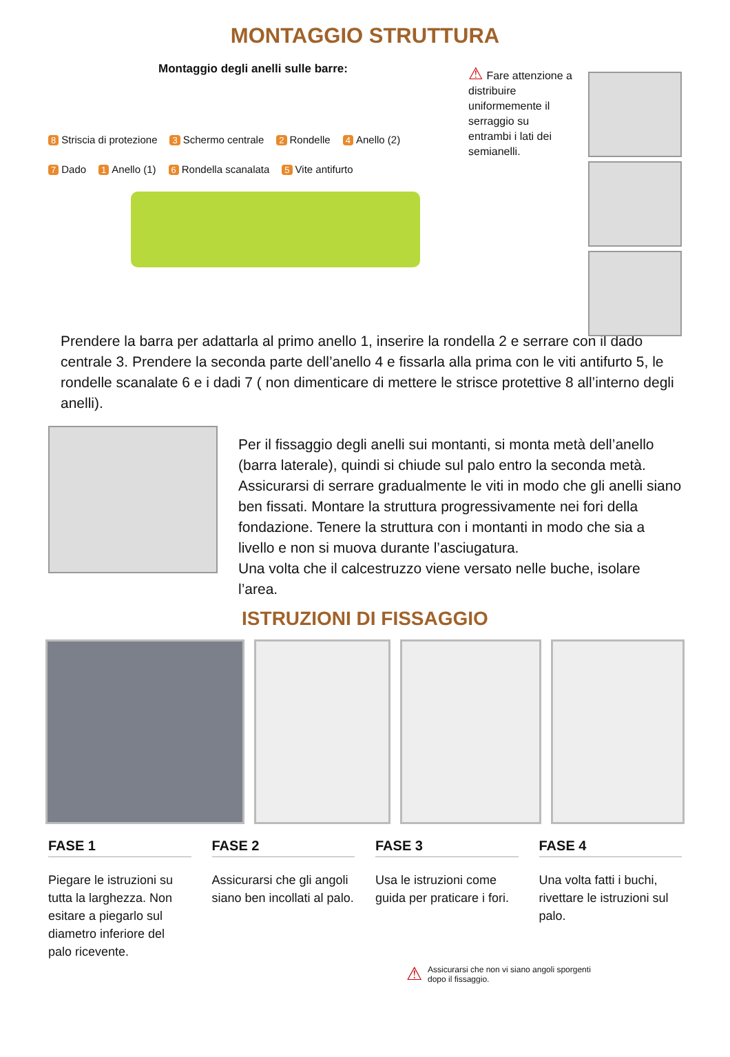MONTAGGIO STRUTTURA
Montaggio degli anelli sulle barre:
8 Striscia di protezione
3 Schermo centrale
2 Rondelle
4 Anello (2)
7 Dado
1 Anello (1)
6 Rondella scanalata
5 Vite antifurto
⚠ Fare attenzione a distribuire uniformemente il serraggio su entrambi i lati dei semianelli.
Prendere la barra per adattarla al primo anello 1, inserire la rondella 2 e serrare con il dado centrale 3. Prendere la seconda parte dell’anello 4 e fissarla alla prima con le viti antifurto 5, le rondelle scanalate 6 e i dadi 7 ( non dimenticare di mettere le strisce protettive 8 all’interno degli anelli).
Per il fissaggio degli anelli sui montanti, si monta metà dell’anello (barra laterale), quindi si chiude sul palo entro la seconda metà. Assicurarsi di serrare gradualmente le viti in modo che gli anelli siano ben fissati. Montare la struttura progressivamente nei fori della fondazione. Tenere la struttura con i montanti in modo che sia a livello e non si muova durante l’asciugatura.
Una volta che il calcestruzzo viene versato nelle buche, isolare l’area.
ISTRUZIONI DI FISSAGGIO
FASE 1
Piegare le istruzioni su tutta la larghezza. Non esitare a piegarlo sul diametro inferiore del palo ricevente.
FASE 2
Assicurarsi che gli angoli siano ben incollati al palo.
FASE 3
Usa le istruzioni come guida per praticare i fori.
FASE 4
Una volta fatti i buchi, rivettare le istruzioni sul palo.
⚠ Assicurarsi che non vi siano angoli sporgenti
dopo il fissaggio.